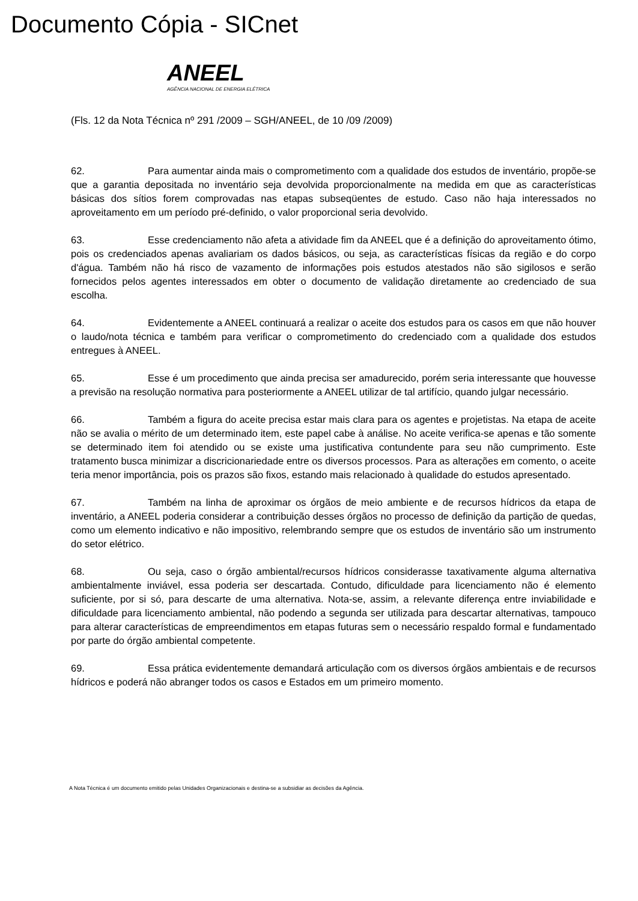Documento Cópia - SICnet
ANEEL
AGÊNCIA NACIONAL DE ENERGIA ELÉTRICA
(Fls. 12 da Nota Técnica nº 291 /2009 – SGH/ANEEL, de 10 /09 /2009)
62. Para aumentar ainda mais o comprometimento com a qualidade dos estudos de inventário, propõe-se que a garantia depositada no inventário seja devolvida proporcionalmente na medida em que as características básicas dos sítios forem comprovadas nas etapas subseqüentes de estudo. Caso não haja interessados no aproveitamento em um período pré-definido, o valor proporcional seria devolvido.
63. Esse credenciamento não afeta a atividade fim da ANEEL que é a definição do aproveitamento ótimo, pois os credenciados apenas avaliariam os dados básicos, ou seja, as características físicas da região e do corpo d'água. Também não há risco de vazamento de informações pois estudos atestados não são sigilosos e serão fornecidos pelos agentes interessados em obter o documento de validação diretamente ao credenciado de sua escolha.
64. Evidentemente a ANEEL continuará a realizar o aceite dos estudos para os casos em que não houver o laudo/nota técnica e também para verificar o comprometimento do credenciado com a qualidade dos estudos entregues à ANEEL.
65. Esse é um procedimento que ainda precisa ser amadurecido, porém seria interessante que houvesse a previsão na resolução normativa para posteriormente a ANEEL utilizar de tal artifício, quando julgar necessário.
66. Também a figura do aceite precisa estar mais clara para os agentes e projetistas. Na etapa de aceite não se avalia o mérito de um determinado item, este papel cabe à análise. No aceite verifica-se apenas e tão somente se determinado item foi atendido ou se existe uma justificativa contundente para seu não cumprimento. Este tratamento busca minimizar a discricionariedade entre os diversos processos. Para as alterações em comento, o aceite teria menor importância, pois os prazos são fixos, estando mais relacionado à qualidade do estudos apresentado.
67. Também na linha de aproximar os órgãos de meio ambiente e de recursos hídricos da etapa de inventário, a ANEEL poderia considerar a contribuição desses órgãos no processo de definição da partição de quedas, como um elemento indicativo e não impositivo, relembrando sempre que os estudos de inventário são um instrumento do setor elétrico.
68. Ou seja, caso o órgão ambiental/recursos hídricos considerasse taxativamente alguma alternativa ambientalmente inviável, essa poderia ser descartada. Contudo, dificuldade para licenciamento não é elemento suficiente, por si só, para descarte de uma alternativa. Nota-se, assim, a relevante diferença entre inviabilidade e dificuldade para licenciamento ambiental, não podendo a segunda ser utilizada para descartar alternativas, tampouco para alterar características de empreendimentos em etapas futuras sem o necessário respaldo formal e fundamentado por parte do órgão ambiental competente.
69. Essa prática evidentemente demandará articulação com os diversos órgãos ambientais e de recursos hídricos e poderá não abranger todos os casos e Estados em um primeiro momento.
A Nota Técnica é um documento emitido pelas Unidades Organizacionais e destina-se a subsidiar as decisões da Agência.